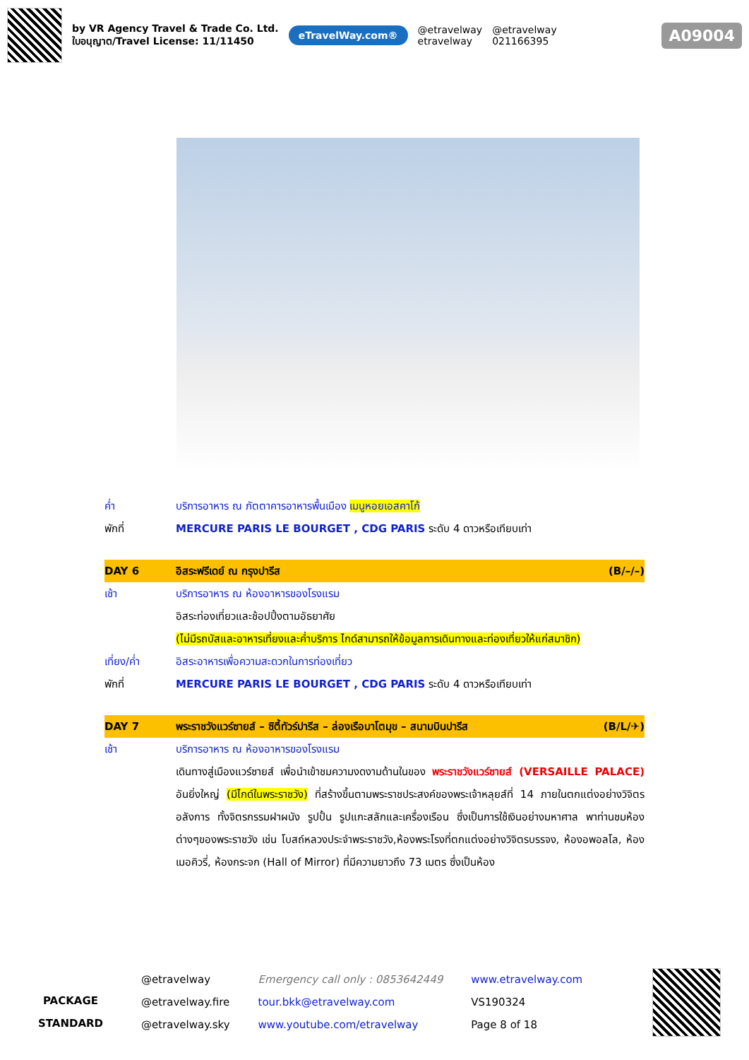by VR Agency Travel & Trade Co. Ltd.
ใบอนุญาต/Travel License: 11/11450
eTravelWay.com®
@etravelway
etravelway
@etravelway
021166395
A09004
ค่ำ บริการอาหาร ณ ภัตตาคารอาหารพื้นเมือง เมนูหอยเอสคาโก้
พักที่ MERCURE PARIS LE BOURGET , CDG PARIS ระดับ 4 ดาวหรือเทียบเท่า
DAY 6 อิสระฟรีเดย์ ณ กรุงปารีส (B/–/–)
เช้า บริการอาหาร ณ ห้องอาหารของโรงแรม
อิสระท่องเที่ยวและช้อปปิ้งตามอัธยาศัย
(ไม่มีรถบัสและอาหารเที่ยงและค่ำบริการ ไกด์สามารถให้ข้อมูลการเดินทางและท่องเที่ยวให้แก่สมาชิก)
เที่ยง/ค่ำ อิสระอาหารเพื่อความสะดวกในการท่องเที่ยว
พักที่ MERCURE PARIS LE BOURGET , CDG PARIS ระดับ 4 ดาวหรือเทียบเท่า
DAY 7 พระราชวังแวร์ซายส์ – ซิตี้ทัวร์ปารีส – ล่องเรือบาโตมุข – สนามบินปารีส
(B/L/✈)
เช้า บริการอาหาร ณ ห้องอาหารของโรงแรม
เดินทางสู่เมืองแวร์ซายส์ เพื่อนำเข้าชมความงดงามด้านในของ พระราชวังแวร์ซายส์ (VERSAILLE PALACE) อันยิ่งใหญ่ (มีไกด์ในพระราชวัง) ที่สร้างขึ้นตามพระราชประสงค์ของพระเจ้าหลุยส์ที่ 14 ภายในตกแต่งอย่างวิจิตรอลังการ ทั้งจิตรกรรมฝาผนัง รูปปั้น รูปแกะสลักและเครื่องเรือน ซึ่งเป็นการใช้เงินอย่างมหาศาล พาท่านชมห้องต่างๆของพระราชวัง เช่น โบสถ์หลวงประจำพระราชวัง,ห้องพระโรงที่ตกแต่งอย่างวิจิตรบรรจง, ห้องอพอลโล, ห้องเมอคิวรี่, ห้องกระจก (Hall of Mirror) ที่มีความยาวถึง 73 เมตร ซึ่งเป็นห้อง
PACKAGE
STANDARD
@etravelway
@etravelway.fire
@etravelway.sky
Emergency call only : 0853642449
tour.bkk@etravelway.com
www.youtube.com/etravelway
www.etravelway.com
VS190324
Page 8 of 18